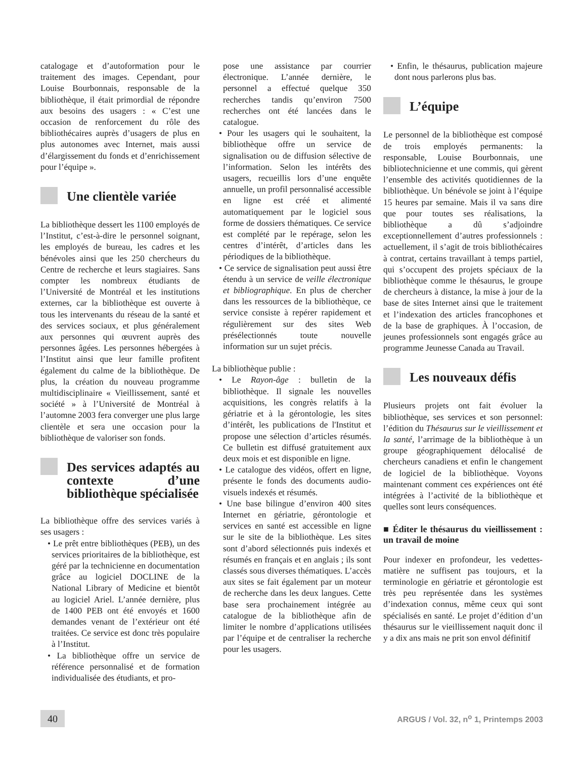catalogage et d’autoformation pour le traitement des images. Cependant, pour Louise Bourbonnais, responsable de la bibliothèque, il était primordial de répondre aux besoins des usagers : « C’est une occasion de renforcement du rôle des bibliothécaires auprès d’usagers de plus en plus autonomes avec Internet, mais aussi d’élargissement du fonds et d’enrichissement pour l’équipe ».
Une clientèle variée
La bibliothèque dessert les 1100 employés de l’Institut, c’est-à-dire le personnel soignant, les employés de bureau, les cadres et les bénévoles ainsi que les 250 chercheurs du Centre de recherche et leurs stagiaires. Sans compter les nombreux étudiants de l’Université de Montréal et les institutions externes, car la bibliothèque est ouverte à tous les intervenants du réseau de la santé et des services sociaux, et plus généralement aux personnes qui œuvrent auprès des personnes âgées. Les personnes hébergées à l’Institut ainsi que leur famille profitent également du calme de la bibliothèque. De plus, la création du nouveau programme multidisciplinaire « Vieillissement, santé et société » à l’Université de Montréal à l’automne 2003 fera converger une plus large clientèle et sera une occasion pour la bibliothèque de valoriser son fonds.
Des services adaptés au contexte d’une bibliothèque spécialisée
La bibliothèque offre des services variés à ses usagers :
• Le prêt entre bibliothèques (PEB), un des services prioritaires de la bibliothèque, est géré par la technicienne en documentation grâce au logiciel DOCLINE de la National Library of Medicine et bientôt au logiciel Ariel. L’année dernière, plus de 1400 PEB ont été envoyés et 1600 demandes venant de l’extérieur ont été traitées. Ce service est donc très populaire à l’Institut.
• La bibliothèque offre un service de référence personnalisé et de formation individualisée des étudiants, et pro-
pose une assistance par courrier électronique. L’année dernière, le personnel a effectué quelque 350 recherches tandis qu’environ 7500 recherches ont été lancées dans le catalogue.
• Pour les usagers qui le souhaitent, la bibliothèque offre un service de signalisation ou de diffusion sélective de l’information. Selon les intérêts des usagers, recueillis lors d’une enquête annuelle, un profil personnalisé accessible en ligne est créé et alimenté automatiquement par le logiciel sous forme de dossiers thématiques. Ce service est complété par le repérage, selon les centres d’intérêt, d’articles dans les périodiques de la bibliothèque.
• Ce service de signalisation peut aussi être étendu à un service de veille électronique et bibliographique. En plus de chercher dans les ressources de la bibliothèque, ce service consiste à repérer rapidement et régulièrement sur des sites Web présélectionnés toute nouvelle information sur un sujet précis.
La bibliothèque publie :
• Le Rayon-âge : bulletin de la bibliothèque. Il signale les nouvelles acquisitions, les congrès relatifs à la gériatrie et à la gérontologie, les sites d’intérêt, les publications de l'Institut et propose une sélection d’articles résumés. Ce bulletin est diffusé gratuitement aux deux mois et est disponible en ligne.
• Le catalogue des vidéos, offert en ligne, présente le fonds des documents audio-visuels indexés et résumés.
• Une base bilingue d’environ 400 sites Internet en gériatrie, gérontologie et services en santé est accessible en ligne sur le site de la bibliothèque. Les sites sont d’abord sélectionnés puis indexés et résumés en français et en anglais ; ils sont classés sous diverses thématiques. L’accès aux sites se fait également par un moteur de recherche dans les deux langues. Cette base sera prochainement intégrée au catalogue de la bibliothèque afin de limiter le nombre d’applications utilisées par l’équipe et de centraliser la recherche pour les usagers.
• Enfin, le thésaurus, publication majeure dont nous parlerons plus bas.
L’équipe
Le personnel de la bibliothèque est composé de trois employés permanents: la responsable, Louise Bourbonnais, une bibliotechnicienne et une commis, qui gèrent l’ensemble des activités quotidiennes de la bibliothèque. Un bénévole se joint à l’équipe 15 heures par semaine. Mais il va sans dire que pour toutes ses réalisations, la bibliothèque a dû s’adjoindre exceptionnellement d’autres professionnels : actuellement, il s’agit de trois bibliothécaires à contrat, certains travaillant à temps partiel, qui s’occupent des projets spéciaux de la bibliothèque comme le thésaurus, le groupe de chercheurs à distance, la mise à jour de la base de sites Internet ainsi que le traitement et l’indexation des articles francophones et de la base de graphiques. À l’occasion, de jeunes professionnels sont engagés grâce au programme Jeunesse Canada au Travail.
Les nouveaux défis
Plusieurs projets ont fait évoluer la bibliothèque, ses services et son personnel: l’édition du Thésaurus sur le vieillissement et la santé, l’arrimage de la bibliothèque à un groupe géographiquement délocalisé de chercheurs canadiens et enfin le changement de logiciel de la bibliothèque. Voyons maintenant comment ces expériences ont été intégrées à l’activité de la bibliothèque et quelles sont leurs conséquences.
■ Éditer le thésaurus du vieillissement : un travail de moine
Pour indexer en profondeur, les vedettes-matière ne suffisent pas toujours, et la terminologie en gériatrie et gérontologie est très peu représentée dans les systèmes d’indexation connus, même ceux qui sont spécialisés en santé. Le projet d’édition d’un thésaurus sur le vieillissement naquit donc il y a dix ans mais ne prit son envol définitif
40
ARGUS / Vol. 32, n<sup>o</sup> 1, Printemps 2003